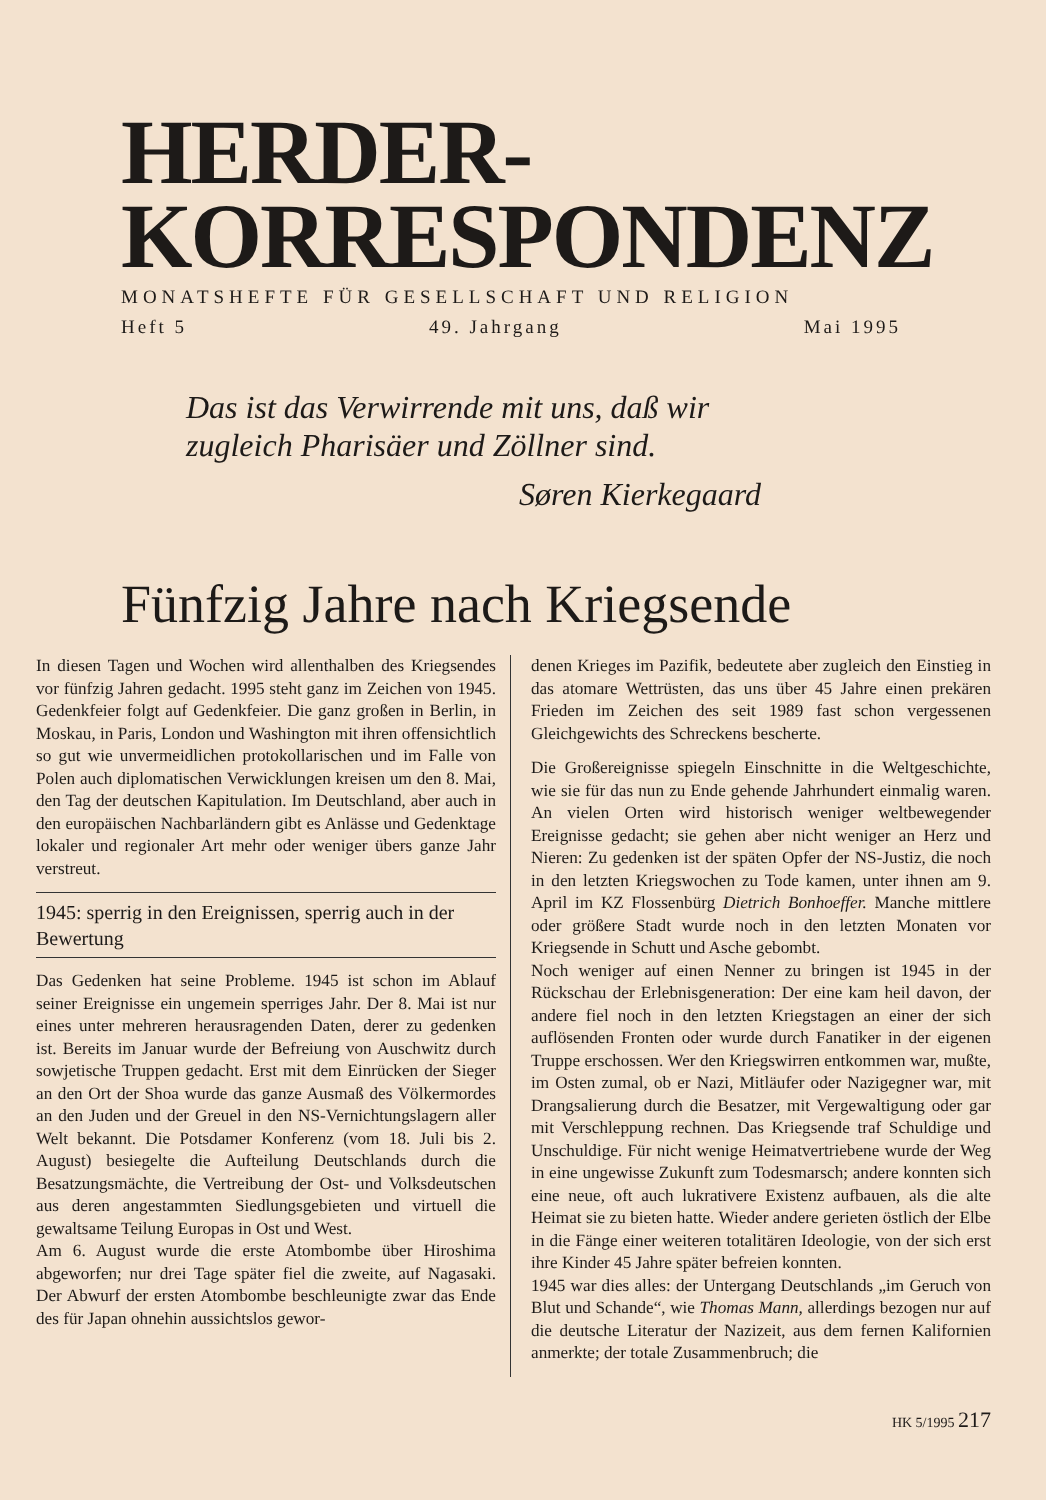HERDER-
KORRESPONDENZ
MONATSHEFTE FÜR GESELLSCHAFT UND RELIGION
Heft 5 49. Jahrgang Mai 1995
Das ist das Verwirrende mit uns, daß wir
zugleich Pharisäer und Zöllner sind.
Søren Kierkegaard
Fünfzig Jahre nach Kriegsende
In diesen Tagen und Wochen wird allenthalben des Kriegsendes vor fünfzig Jahren gedacht. 1995 steht ganz im Zeichen von 1945. Gedenkfeier folgt auf Gedenkfeier. Die ganz großen in Berlin, in Moskau, in Paris, London und Washington mit ihren offensichtlich so gut wie unvermeidlichen protokollarischen und im Falle von Polen auch diplomatischen Verwicklungen kreisen um den 8. Mai, den Tag der deutschen Kapitulation. Im Deutschland, aber auch in den europäischen Nachbarländern gibt es Anlässe und Gedenktage lokaler und regionaler Art mehr oder weniger übers ganze Jahr verstreut.
1945: sperrig in den Ereignissen, sperrig auch in der Bewertung
Das Gedenken hat seine Probleme. 1945 ist schon im Ablauf seiner Ereignisse ein ungemein sperriges Jahr. Der 8. Mai ist nur eines unter mehreren herausragenden Daten, derer zu gedenken ist. Bereits im Januar wurde der Befreiung von Auschwitz durch sowjetische Truppen gedacht. Erst mit dem Einrücken der Sieger an den Ort der Shoa wurde das ganze Ausmaß des Völkermordes an den Juden und der Greuel in den NS-Vernichtungslagern aller Welt bekannt. Die Potsdamer Konferenz (vom 18. Juli bis 2. August) besiegelte die Aufteilung Deutschlands durch die Besatzungsmächte, die Vertreibung der Ost- und Volksdeutschen aus deren angestammten Siedlungsgebieten und virtuell die gewaltsame Teilung Europas in Ost und West.
Am 6. August wurde die erste Atombombe über Hiroshima abgeworfen; nur drei Tage später fiel die zweite, auf Nagasaki. Der Abwurf der ersten Atombombe beschleunigte zwar das Ende des für Japan ohnehin aussichtslos gewor-
denen Krieges im Pazifik, bedeutete aber zugleich den Einstieg in das atomare Wettrüsten, das uns über 45 Jahre einen prekären Frieden im Zeichen des seit 1989 fast schon vergessenen Gleichgewichts des Schreckens bescherte.
Die Großereignisse spiegeln Einschnitte in die Weltgeschichte, wie sie für das nun zu Ende gehende Jahrhundert einmalig waren. An vielen Orten wird historisch weniger weltbewegender Ereignisse gedacht; sie gehen aber nicht weniger an Herz und Nieren: Zu gedenken ist der späten Opfer der NS-Justiz, die noch in den letzten Kriegswochen zu Tode kamen, unter ihnen am 9. April im KZ Flossenbürg Dietrich Bonhoeffer. Manche mittlere oder größere Stadt wurde noch in den letzten Monaten vor Kriegsende in Schutt und Asche gebombt.
Noch weniger auf einen Nenner zu bringen ist 1945 in der Rückschau der Erlebnisgeneration: Der eine kam heil davon, der andere fiel noch in den letzten Kriegstagen an einer der sich auflösenden Fronten oder wurde durch Fanatiker in der eigenen Truppe erschossen. Wer den Kriegswirren entkommen war, mußte, im Osten zumal, ob er Nazi, Mitläufer oder Nazigegner war, mit Drangsalierung durch die Besatzer, mit Vergewaltigung oder gar mit Verschleppung rechnen. Das Kriegsende traf Schuldige und Unschuldige. Für nicht wenige Heimatvertriebene wurde der Weg in eine ungewisse Zukunft zum Todesmarsch; andere konnten sich eine neue, oft auch lukrativere Existenz aufbauen, als die alte Heimat sie zu bieten hatte. Wieder andere gerieten östlich der Elbe in die Fänge einer weiteren totalitären Ideologie, von der sich erst ihre Kinder 45 Jahre später befreien konnten.
1945 war dies alles: der Untergang Deutschlands „im Geruch von Blut und Schande“, wie Thomas Mann, allerdings bezogen nur auf die deutsche Literatur der Nazizeit, aus dem fernen Kalifornien anmerkte; der totale Zusammenbruch; die
HK 5/1995 217